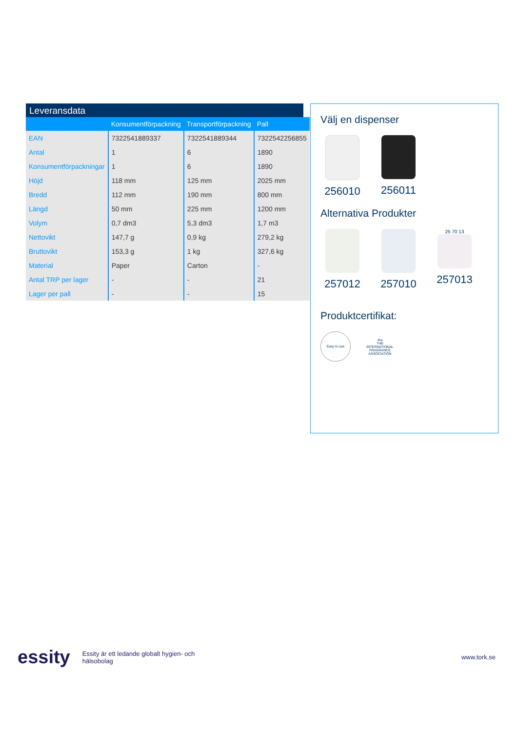Leveransdata
| | Konsumentförpackning | Transportförpackning | Pall |
| --- | --- | --- | --- |
| EAN | 7322541889337 | 7322541889344 | 7322542256855 |
| Antal | 1 | 6 | 1890 |
| Konsumentförpackningar | 1 | 6 | 1890 |
| Höjd | 118 mm | 125 mm | 2025 mm |
| Bredd | 112 mm | 190 mm | 800 mm |
| Längd | 50 mm | 225 mm | 1200 mm |
| Volym | 0,7 dm3 | 5,3 dm3 | 1,7 m3 |
| Nettovikt | 147,7 g | 0,9 kg | 279,2 kg |
| Bruttovikt | 153,3 g | 1 kg | 327,6 kg |
| Material | Paper | Carton | - |
| Antal TRP per lager | - | - | 21 |
| Lager per pall | - | - | 15 |
Välj en dispenser
256010 256011
Alternativa Produkter
257012 257010
25 70 13
257013
Produktcertifikat:
Easy to use
ifra
THE INTERNATIONAL FRAGRANCE ASSOCIATION
essity Essity är ett ledande globalt hygien- och hälsobolag www.tork.se